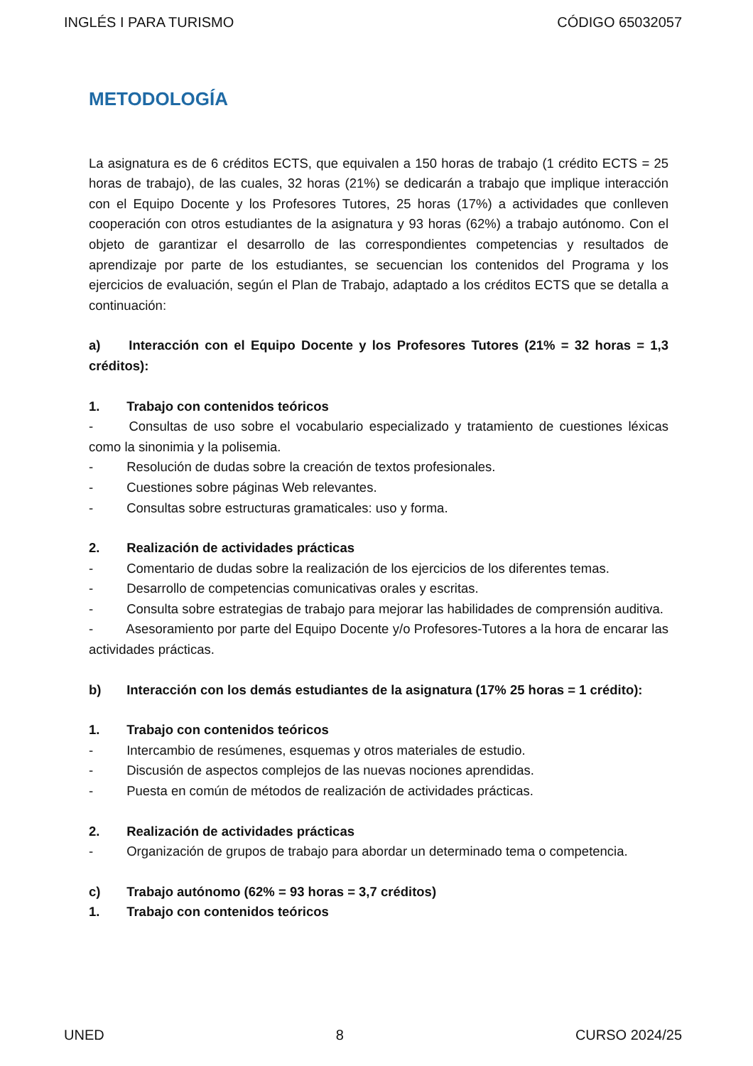INGLÉS I PARA TURISMO CÓDIGO 65032057
METODOLOGÍA
La asignatura es de 6 créditos ECTS, que equivalen a 150 horas de trabajo (1 crédito ECTS = 25 horas de trabajo), de las cuales, 32 horas (21%) se dedicarán a trabajo que implique interacción con el Equipo Docente y los Profesores Tutores, 25 horas (17%) a actividades que conlleven cooperación con otros estudiantes de la asignatura y 93 horas (62%) a trabajo autónomo. Con el objeto de garantizar el desarrollo de las correspondientes competencias y resultados de aprendizaje por parte de los estudiantes, se secuencian los contenidos del Programa y los ejercicios de evaluación, según el Plan de Trabajo, adaptado a los créditos ECTS que se detalla a continuación:
a) Interacción con el Equipo Docente y los Profesores Tutores (21% = 32 horas = 1,3 créditos):
1. Trabajo con contenidos teóricos
- Consultas de uso sobre el vocabulario especializado y tratamiento de cuestiones léxicas como la sinonimia y la polisemia.
- Resolución de dudas sobre la creación de textos profesionales.
- Cuestiones sobre páginas Web relevantes.
- Consultas sobre estructuras gramaticales: uso y forma.
2. Realización de actividades prácticas
- Comentario de dudas sobre la realización de los ejercicios de los diferentes temas.
- Desarrollo de competencias comunicativas orales y escritas.
- Consulta sobre estrategias de trabajo para mejorar las habilidades de comprensión auditiva.
- Asesoramiento por parte del Equipo Docente y/o Profesores-Tutores a la hora de encarar las actividades prácticas.
b) Interacción con los demás estudiantes de la asignatura (17% 25 horas = 1 crédito):
1. Trabajo con contenidos teóricos
- Intercambio de resúmenes, esquemas y otros materiales de estudio.
- Discusión de aspectos complejos de las nuevas nociones aprendidas.
- Puesta en común de métodos de realización de actividades prácticas.
2. Realización de actividades prácticas
- Organización de grupos de trabajo para abordar un determinado tema o competencia.
c) Trabajo autónomo (62% = 93 horas = 3,7 créditos)
1. Trabajo con contenidos teóricos
UNED 8 CURSO 2024/25